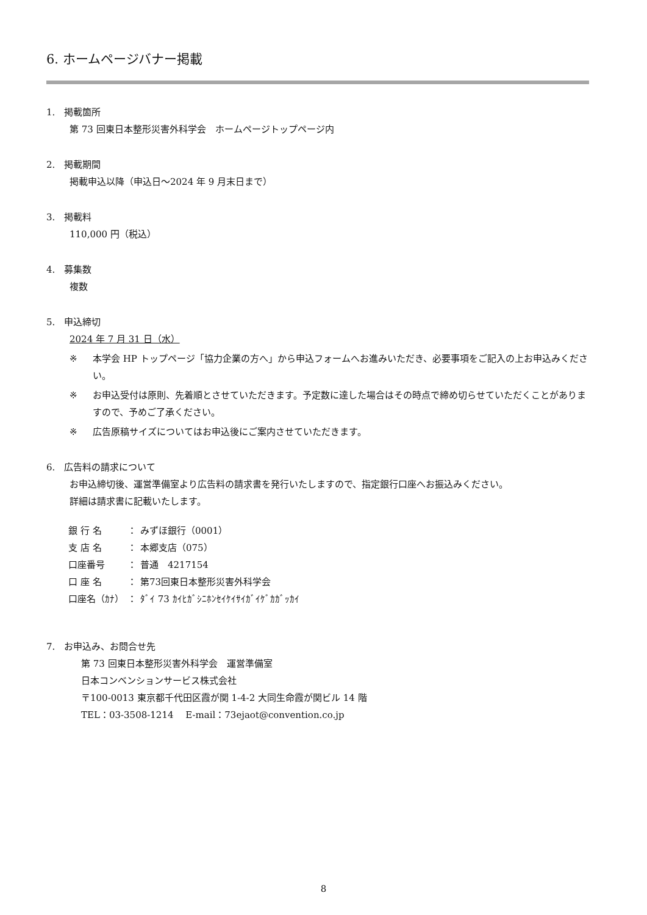6. ホームページバナー掲載
1.　掲載箇所
第 73 回東日本整形災害外科学会　ホームページトップページ内
2.　掲載期間
掲載申込以降（申込日～2024 年 9 月末日まで）
3.　掲載料
110,000 円（税込）
4.　募集数
複数
5.　申込締切
2024 年 7 月 31 日（水）
※ 本学会 HP トップページ「協力企業の方へ」から申込フォームへお進みいただき、必要事項をご記入の上お申込みください。
※ お申込受付は原則、先着順とさせていただきます。予定数に達した場合はその時点で締め切らせていただくことがありますので、予めご了承ください。
※ 広告原稿サイズについてはお申込後にご案内させていただきます。
6.　広告料の請求について
お申込締切後、運営準備室より広告料の請求書を発行いたしますので、指定銀行口座へお振込みください。
詳細は請求書に記載いたします。
| 銀 行 名 | ： | みずほ銀行（0001） |
| 支 店 名 | ： | 本郷支店（075） |
| 口座番号 | ： | 普通 4217154 |
| 口 座 名 | ： | 第73回東日本整形災害外科学会 |
| 口座名（ｶﾅ） | ： | ﾀﾞｲ 73 ｶｲﾋｶﾞｼﾆﾎﾝｾｲｹｲｻｲｶﾞｲｹﾞｶｶﾞｯｶｲ |
7.　お申込み、お問合せ先
第 73 回東日本整形災害外科学会　運営準備室
日本コンベンションサービス株式会社
〒100-0013 東京都千代田区霞が関 1-4-2 大同生命霞が関ビル 14 階
TEL：03-3508-1214　 E-mail：73ejaot@convention.co.jp
8